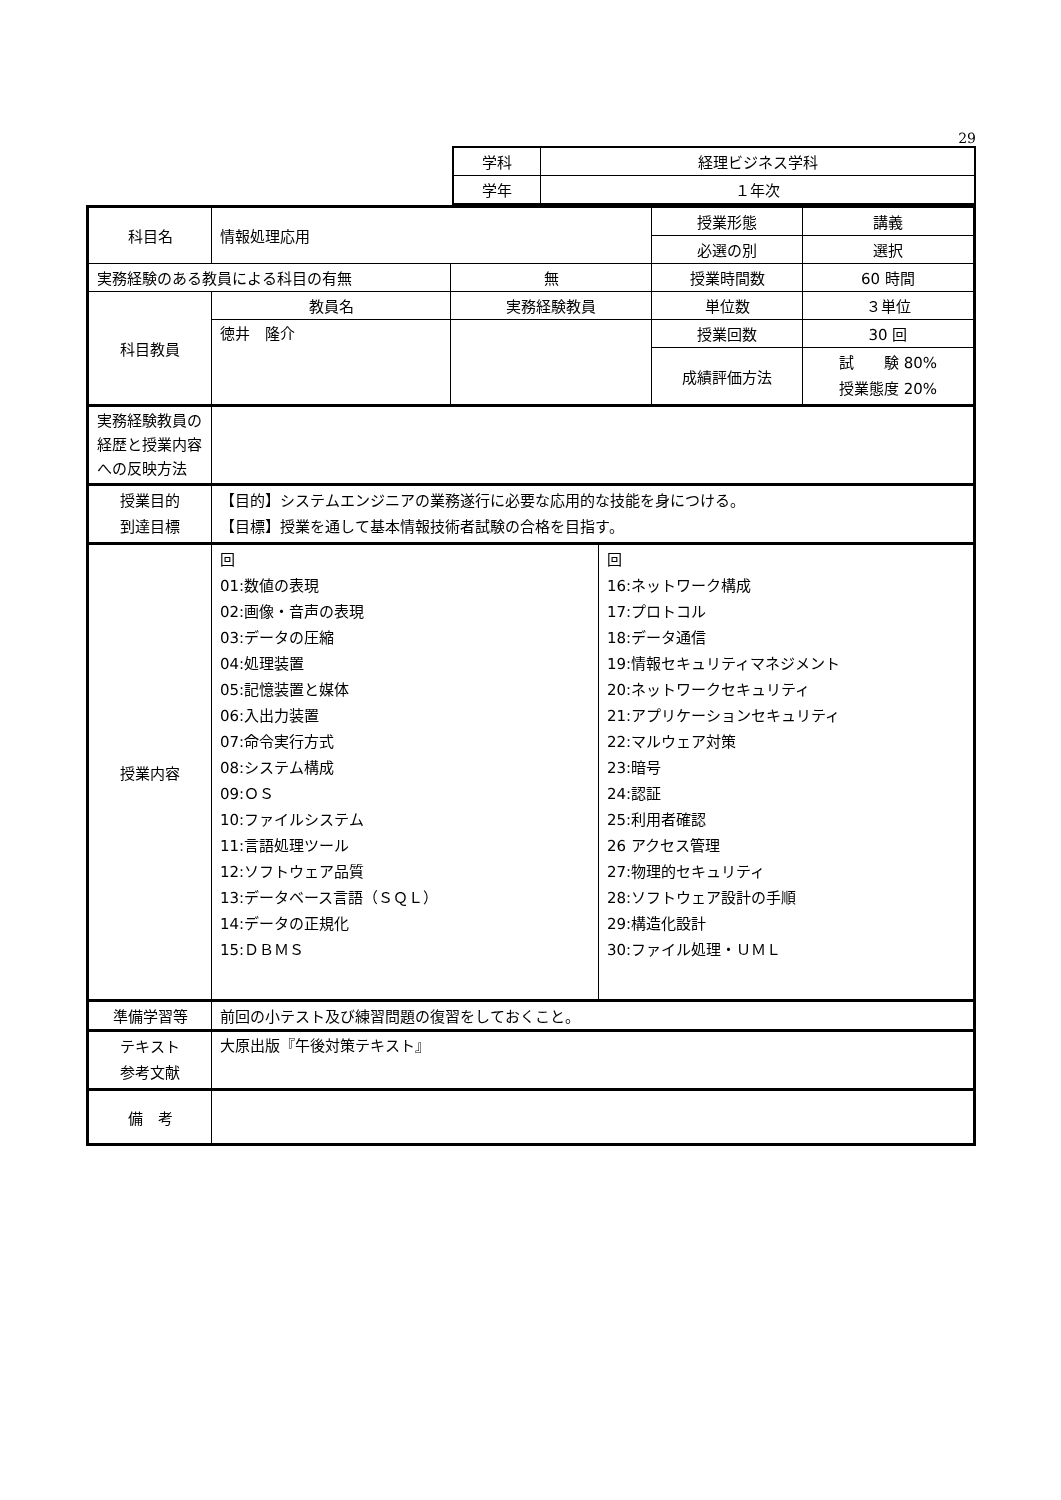29
| 学科 | 経理ビジネス学科 |
| 学年 | １年次 |
| 科目名 | 情報処理応用 | | 授業形態 | 講義 |
| | | | 必選の別 | 選択 |
| 実務経験のある教員による科目の有無 | | 無 | 授業時間数 | 60 時間 |
| 科目教員 | 教員名 | 実務経験教員 | 単位数 | ３単位 |
| | 徳井 隆介 | | 授業回数 | 30 回 |
| | | | 成績評価方法 | 試 験 80% 授業態度 20% |
| 実務経験教員の経歴と授業内容への反映方法 | | | | |
| 授業目的 到達目標 | 【目的】システムエンジニアの業務遂行に必要な応用的な技能を身につける。 【目標】授業を通して基本情報技術者試験の合格を目指す。 | | | |
| 授業内容 | / 回 01:数値の表現 02:画像・音声の表現 03:データの圧縮 04:処理装置 05:記憶装置と媒体 06:入出力装置 07:命令実行方式 08:システム構成 09:ＯＳ 10:ファイルシステム 11:言語処理ツール 12:ソフトウェア品質 13:データベース言語（ＳＱＬ） 14:データの正規化 15:ＤＢＭＳ / 回 16:ネットワーク構成 17:プロトコル 18:データ通信 19:情報セキュリティマネジメント 20:ネットワークセキュリティ 21:アプリケーションセキュリティ 22:マルウェア対策 23:暗号 24:認証 25:利用者確認 26 アクセス管理 27:物理的セキュリティ 28:ソフトウェア設計の手順 29:構造化設計 30:ファイル処理・ＵＭＬ / | | | |
| 準備学習等 | 前回の小テスト及び練習問題の復習をしておくこと。 | | | |
| テキスト 参考文献 | 大原出版『午後対策テキスト』 | | | |
| 備 考 | | | | |